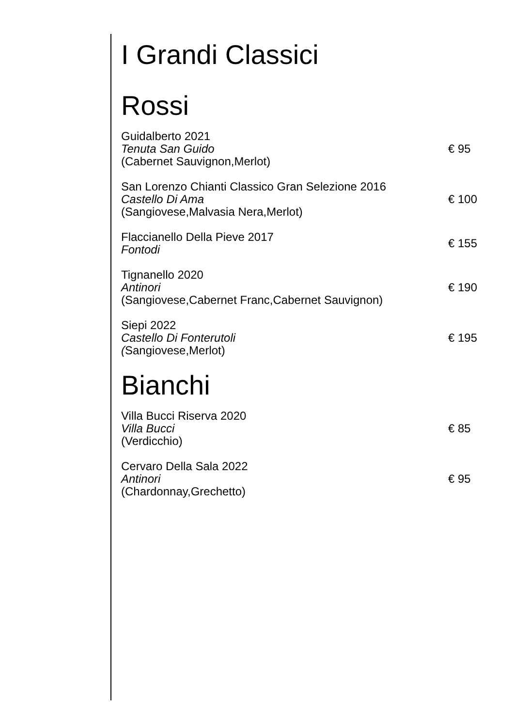I Grandi Classici
Rossi
Guidalberto 2021
Tenuta San Guido
(Cabernet Sauvignon,Merlot)
€ 95
San Lorenzo Chianti Classico Gran Selezione 2016
Castello Di Ama
(Sangiovese,Malvasia Nera,Merlot)
€ 100
Flaccianello Della Pieve 2017
Fontodi
€ 155
Tignanello 2020
Antinori
(Sangiovese,Cabernet Franc,Cabernet Sauvignon)
€ 190
Siepi 2022
Castello Di Fonterutoli
(Sangiovese,Merlot)
€ 195
Bianchi
Villa Bucci Riserva 2020
Villa Bucci
(Verdicchio)
€ 85
Cervaro Della Sala 2022
Antinori
(Chardonnay,Grechetto)
€ 95